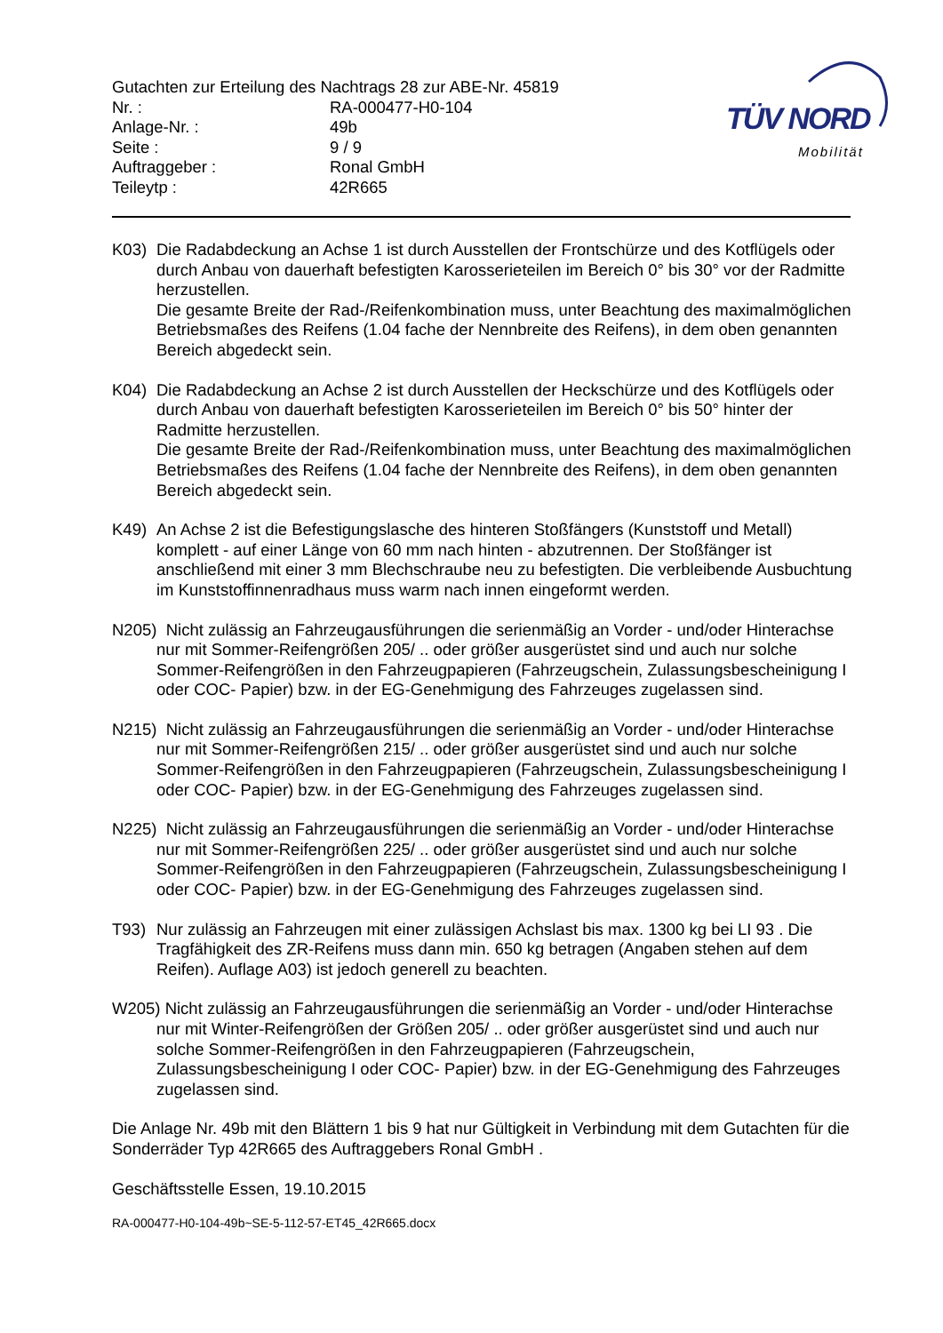Gutachten zur Erteilung des Nachtrags 28 zur ABE-Nr. 45819
Nr. : RA-000477-H0-104
Anlage-Nr. : 49b
Seite : 9 / 9
Auftraggeber : Ronal GmbH
Teileytp : 42R665
TÜV NORD
Mobilität
K03) Die Radabdeckung an Achse 1 ist durch Ausstellen der Frontschürze und des Kotflügels oder durch Anbau von dauerhaft befestigten Karosserieteilen im Bereich 0° bis 30° vor der Radmitte herzustellen.
Die gesamte Breite der Rad-/Reifenkombination muss, unter Beachtung des maximalmöglichen Betriebsmaßes des Reifens (1.04 fache der Nennbreite des Reifens), in dem oben genannten Bereich abgedeckt sein.
K04) Die Radabdeckung an Achse 2 ist durch Ausstellen der Heckschürze und des Kotflügels oder durch Anbau von dauerhaft befestigten Karosserieteilen im Bereich 0° bis 50° hinter der Radmitte herzustellen.
Die gesamte Breite der Rad-/Reifenkombination muss, unter Beachtung des maximalmöglichen Betriebsmaßes des Reifens (1.04 fache der Nennbreite des Reifens), in dem oben genannten Bereich abgedeckt sein.
K49) An Achse 2 ist die Befestigungslasche des hinteren Stoßfängers (Kunststoff und Metall) komplett - auf einer Länge von 60 mm nach hinten - abzutrennen. Der Stoßfänger ist anschließend mit einer 3 mm Blechschraube neu zu befestigten. Die verbleibende Ausbuchtung im Kunststoffinnenradhaus muss warm nach innen eingeformt werden.
N205) Nicht zulässig an Fahrzeugausführungen die serienmäßig an Vorder - und/oder Hinterachse nur mit Sommer-Reifengrößen 205/ .. oder größer ausgerüstet sind und auch nur solche Sommer-Reifengrößen in den Fahrzeugpapieren (Fahrzeugschein, Zulassungsbescheinigung I oder COC- Papier) bzw. in der EG-Genehmigung des Fahrzeuges zugelassen sind.
N215) Nicht zulässig an Fahrzeugausführungen die serienmäßig an Vorder - und/oder Hinterachse nur mit Sommer-Reifengrößen 215/ .. oder größer ausgerüstet sind und auch nur solche Sommer-Reifengrößen in den Fahrzeugpapieren (Fahrzeugschein, Zulassungsbescheinigung I oder COC- Papier) bzw. in der EG-Genehmigung des Fahrzeuges zugelassen sind.
N225) Nicht zulässig an Fahrzeugausführungen die serienmäßig an Vorder - und/oder Hinterachse nur mit Sommer-Reifengrößen 225/ .. oder größer ausgerüstet sind und auch nur solche Sommer-Reifengrößen in den Fahrzeugpapieren (Fahrzeugschein, Zulassungsbescheinigung I oder COC- Papier) bzw. in der EG-Genehmigung des Fahrzeuges zugelassen sind.
T93) Nur zulässig an Fahrzeugen mit einer zulässigen Achslast bis max. 1300 kg bei LI 93 . Die Tragfähigkeit des ZR-Reifens muss dann min. 650 kg betragen (Angaben stehen auf dem Reifen). Auflage A03) ist jedoch generell zu beachten.
W205) Nicht zulässig an Fahrzeugausführungen die serienmäßig an Vorder - und/oder Hinterachse nur mit Winter-Reifengrößen der Größen 205/ .. oder größer ausgerüstet sind und auch nur solche Sommer-Reifengrößen in den Fahrzeugpapieren (Fahrzeugschein, Zulassungsbescheinigung I oder COC- Papier) bzw. in der EG-Genehmigung des Fahrzeuges zugelassen sind.
Die Anlage Nr. 49b mit den Blättern 1 bis 9 hat nur Gültigkeit in Verbindung mit dem Gutachten für die Sonderräder Typ 42R665 des Auftraggebers Ronal GmbH .
Geschäftsstelle Essen, 19.10.2015
RA-000477-H0-104-49b~SE-5-112-57-ET45_42R665.docx